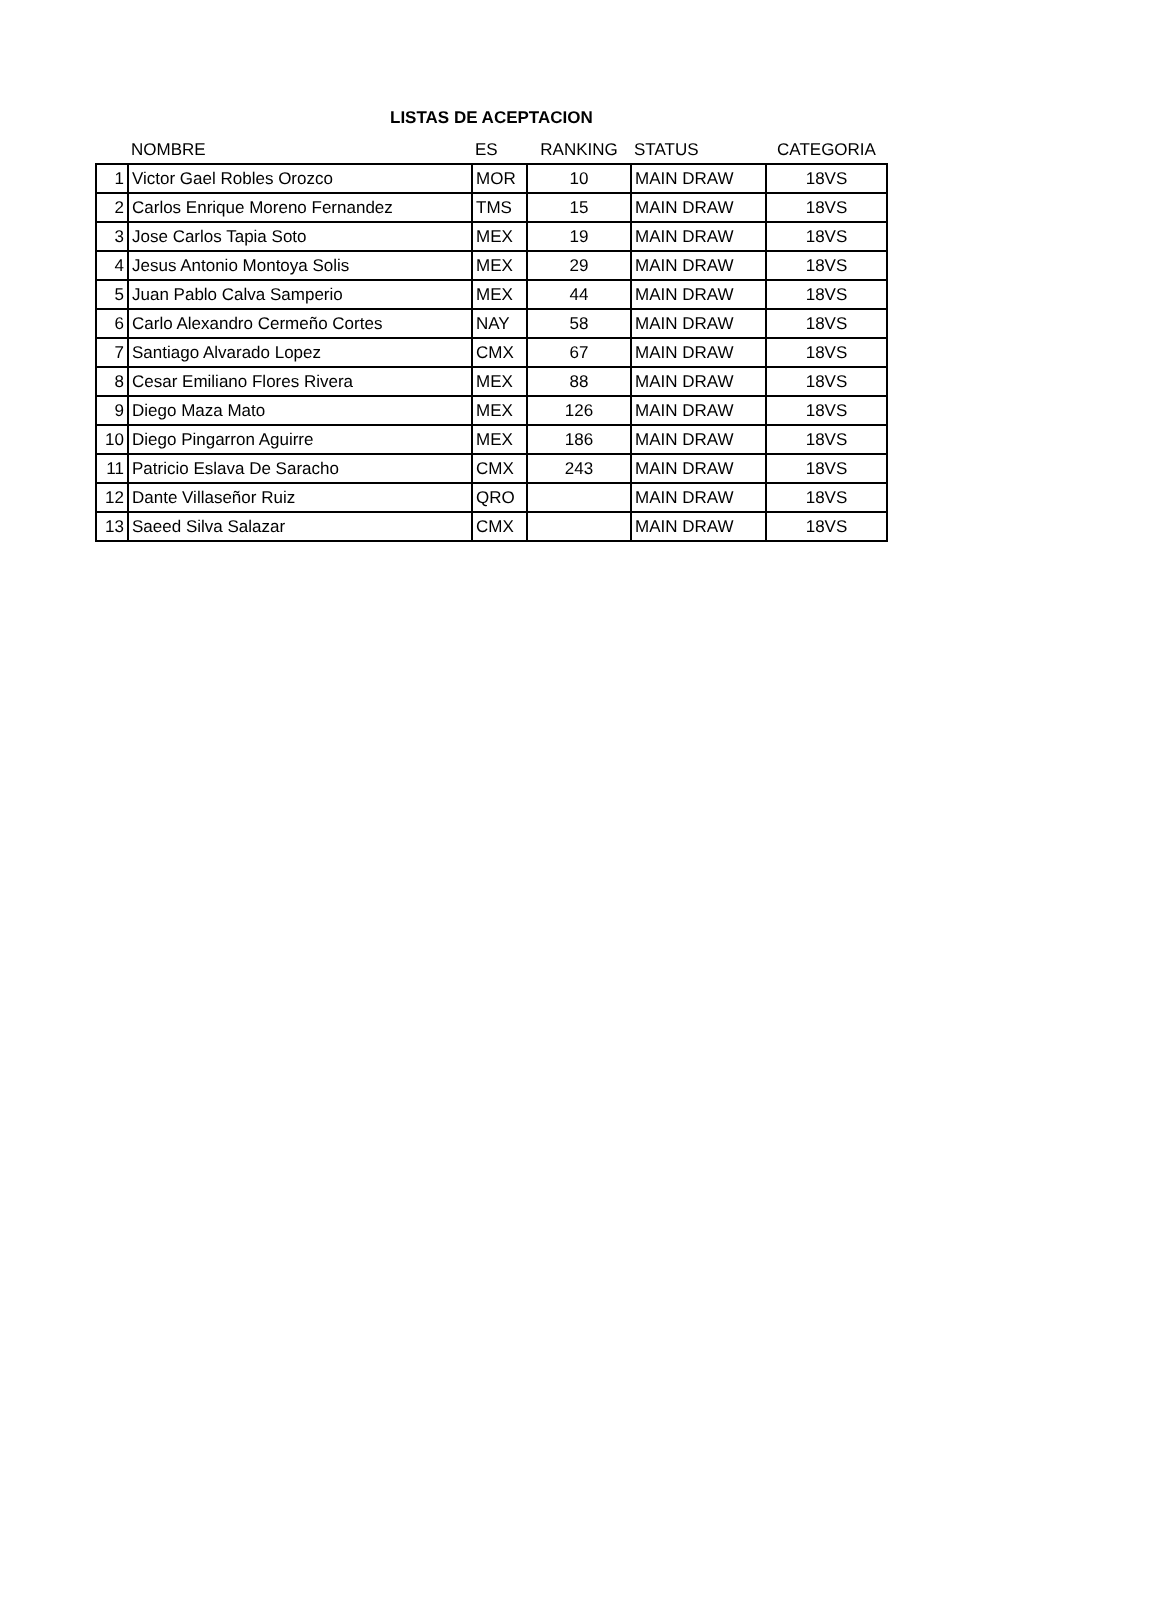LISTAS DE ACEPTACION
| | NOMBRE | ES | RANKING | STATUS | CATEGORIA |
| --- | --- | --- | --- | --- | --- |
| 1 | Victor Gael Robles Orozco | MOR | 10 | MAIN DRAW | 18VS |
| 2 | Carlos Enrique Moreno Fernandez | TMS | 15 | MAIN DRAW | 18VS |
| 3 | Jose Carlos Tapia Soto | MEX | 19 | MAIN DRAW | 18VS |
| 4 | Jesus Antonio Montoya Solis | MEX | 29 | MAIN DRAW | 18VS |
| 5 | Juan Pablo Calva Samperio | MEX | 44 | MAIN DRAW | 18VS |
| 6 | Carlo Alexandro Cermeño Cortes | NAY | 58 | MAIN DRAW | 18VS |
| 7 | Santiago Alvarado Lopez | CMX | 67 | MAIN DRAW | 18VS |
| 8 | Cesar Emiliano Flores Rivera | MEX | 88 | MAIN DRAW | 18VS |
| 9 | Diego Maza Mato | MEX | 126 | MAIN DRAW | 18VS |
| 10 | Diego Pingarron Aguirre | MEX | 186 | MAIN DRAW | 18VS |
| 11 | Patricio Eslava De Saracho | CMX | 243 | MAIN DRAW | 18VS |
| 12 | Dante Villaseñor Ruiz | QRO | | MAIN DRAW | 18VS |
| 13 | Saeed Silva Salazar | CMX | | MAIN DRAW | 18VS |